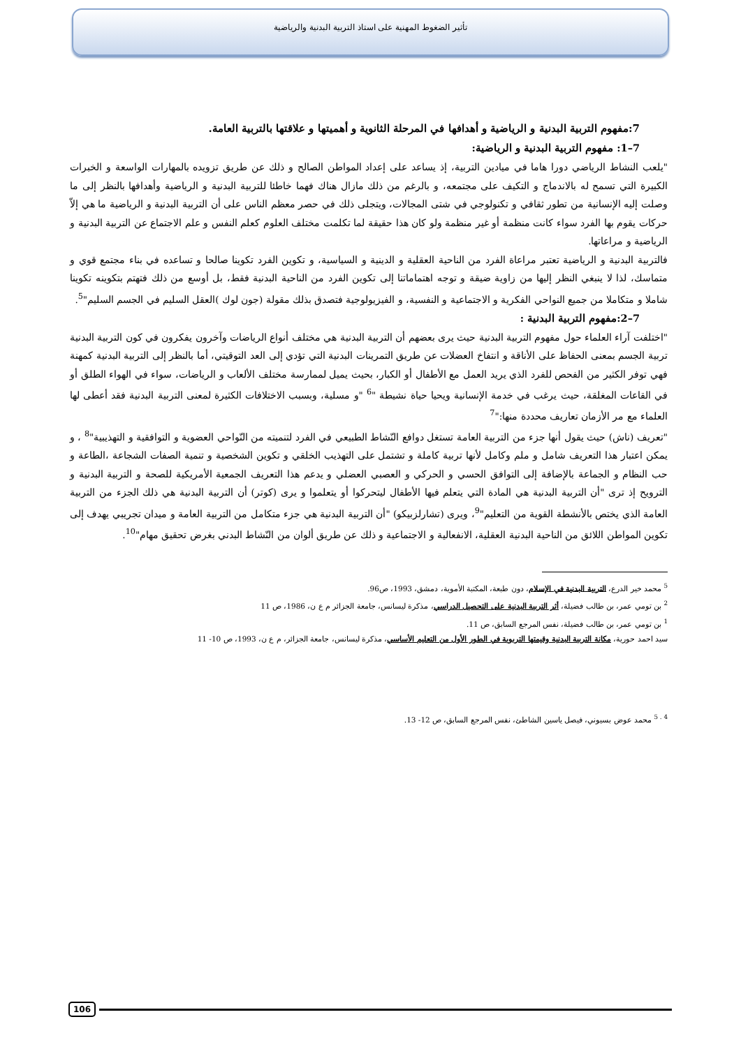تأثير الضغوط المهنية على استاذ التربية البدنية والرياضية
7:مفهوم التربية البدنية و الرياضية و أهدافها في المرحلة الثانوية و أهميتها و علاقتها بالتربية العامة.
7–1: مفهوم التربية البدنية و الرياضية:
"يلعب النشاط الرياضي دورا هاما في ميادين التربية، إذ يساعد على إعداد المواطن الصالح و ذلك عن طريق تزويده بالمهارات الواسعة و الخبرات الكبيرة التي تسمح له بالاندماج و التكيف على مجتمعه، و بالرغم من ذلك مازال هناك فهما خاطئا للتربية البدنية و الرياضية وأهدافها بالنظر إلى ما وصلت إليه الإنسانية من تطور ثقافي و تكنولوجي في شتى المجالات، ويتجلى ذلك في حصر معظم الناس على أن التربية البدنية و الرياضية ما هي إلاّ حركات يقوم بها الفرد سواء كانت منظمة أو غير منظمة ولو كان هذا حقيقة لما تكلمت مختلف العلوم كعلم النفس و علم الاجتماع عن التربية البدنية و الرياضية و مراعاتها.
فالتربية البدنية و الرياضية تعتبر مراعاة الفرد من الناحية العقلية و الدينية و السياسية، و تكوين الفرد تكوينا صالحا و تساعده في بناء مجتمع قوي و متماسك، لذا لا ينبغي النظر إليها من زاوية ضيقة و توجه اهتماماتنا إلى تكوين الفرد من الناحية البدنية فقط، بل أوسع من ذلك فتهتم بتكوينه تكوينا شاملا و متكاملا من جميع النواحي الفكرية و الاجتماعية و النفسية، و الفيزيولوجية فتصدق بذلك مقولة (جون لوك )العقل السليم في الجسم السليم"<sup>5</sup>.
7–2:مفهوم التربية البدنية :
"اختلفت آراء العلماء حول مفهوم التربية البدنية حيث يرى بعضهم أن التربية البدنية هي مختلف أنواع الرياضات وآخرون يفكرون في كون التربية البدنية تربية الجسم بمعنى الحفاظ على الأناقة و انتفاخ العضلات عن طريق التمرينات البدنية التي تؤدي إلى العد التوقيتي، أما بالنظر إلى التربية البدنية كمهنة فهي توفر الكثير من الفحص للفرد الذي يريد العمل مع الأطفال أو الكبار، بحيث يميل لممارسة مختلف الألعاب و الرياضات، سواء في الهواء الطلق أو في القاعات المغلقة، حيث يرغب في خدمة الإنسانية ويحيا حياة نشيطة "<sup>6</sup> "و مسلية، وبسبب الاختلافات الكثيرة لمعنى التربية البدنية فقد أعطى لها العلماء مع مر الأزمان تعاريف محددة منها:"<sup>7</sup>
"تعريف (ناش) حيث يقول أنها جزء من التربية العامة تستغل دوافع النّشاط الطبيعي في الفرد لتنميته من النّواحي العضوية و التوافقية و التهذيبية"<sup>8</sup> ، و يمكن اعتبار هذا التعريف شامل و ملم وكامل لأنها تربية كاملة و تشتمل على التهذيب الخلقي و تكوين الشخصية و تنمية الصفات الشجاعة ،الطاعة و حب النظام و الجماعة بالإضافة إلى التوافق الحسي و الحركي و العصبي العضلي و يدعم هذا التعريف الجمعية الأمريكية للصحة و التربية البدنية و الترويح إذ ترى "أن التربية البدنية هي المادة التي يتعلم فيها الأطفال ليتحركوا أو يتعلموا و يرى (كوتر) أن التربية البدنية هي ذلك الجزء من التربية العامة الذي يختص بالأنشطة القوية من التعليم"<sup>9</sup>، ويرى (تشارلزبيكو) "أن التربية البدنية هي جزء متكامل من التربية العامة و ميدان تجريبي يهدف إلى تكوين المواطن اللائق من الناحية البدنية العقلية، الانفعالية و الاجتماعية و ذلك عن طريق ألوان من النّشاط البدني بغرض تحقيق مهام"<sup>10</sup>.
<sup>5</sup> محمد خير الدرع، التربية البدنية في الإسلام، دون طبعة، المكتبة الأموية، دمشق، 1993، ص96.
<sup>2</sup> بن تومي عمر، بن طالب فضيلة، أثر التربية البدنية على التحصيل الدراسي، مذكرة ليسانس، جامعة الجزائر م ع ن، 1986، ص 11
<sup>1</sup> بن تومي عمر، بن طالب فضيلة، نفس المرجع السابق، ص 11.
سيد احمد حورية، مكانة التربية البدنية وقيمتها التربوية في الطور الأول من التعليم الأساسي، مذكرة ليسانس، جامعة الجزائر، م ع ن، 1993، ص 10- 11
<sup>4 . 5</sup> محمد عوض بسيوني، فيصل ياسين الشاطئ، نفس المرجع السابق، ص 12- 13.
106